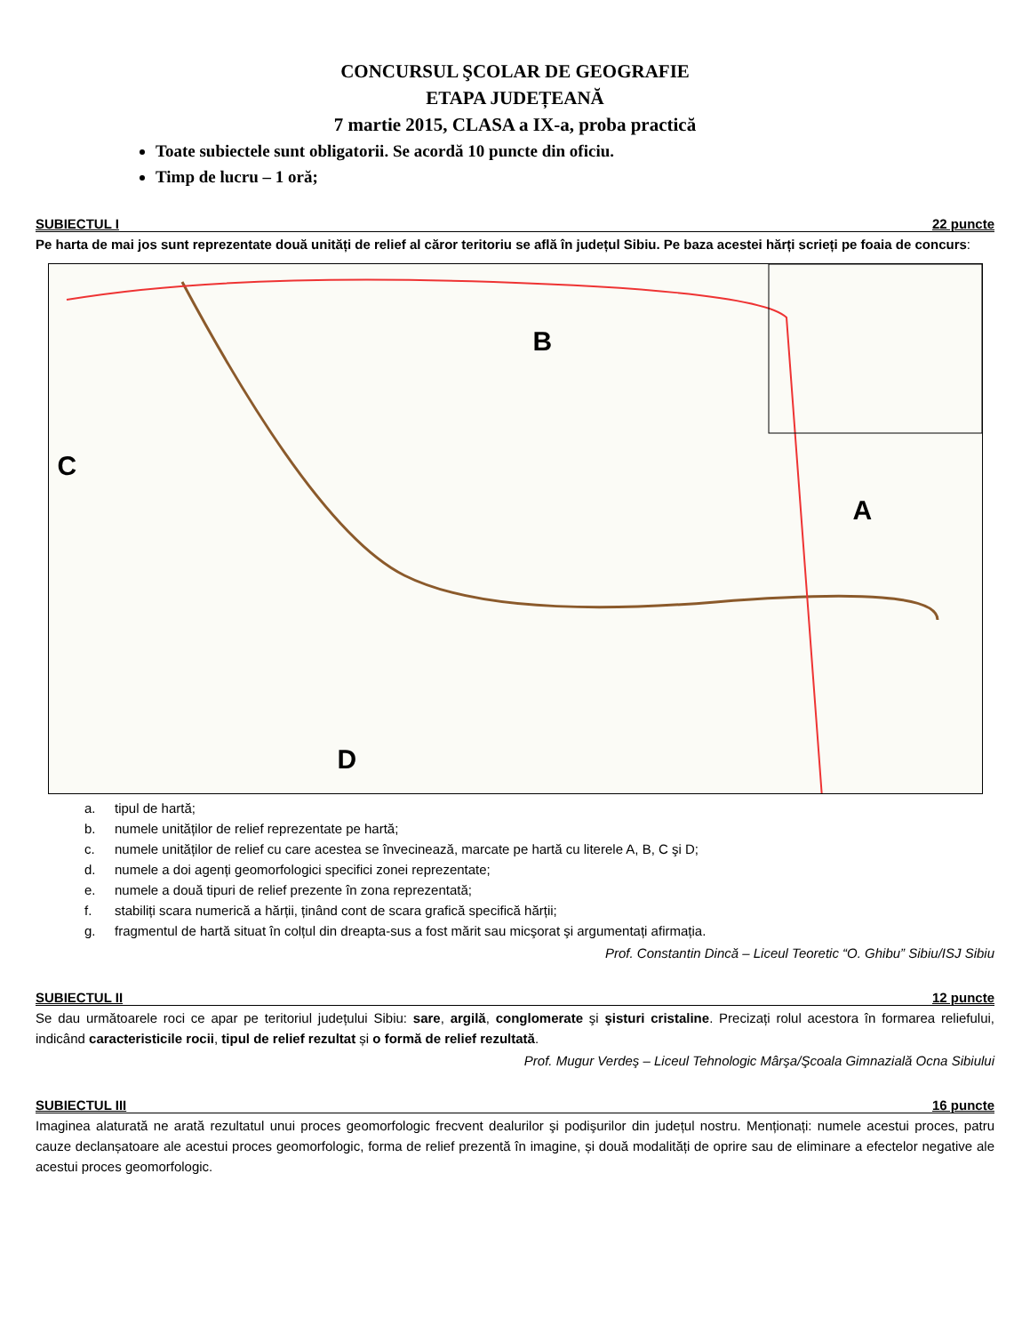CONCURSUL ŞCOLAR DE GEOGRAFIE
ETAPA JUDEȚEANĂ
7 martie 2015, CLASA a IX-a, proba practică
Toate subiectele sunt obligatorii. Se acordă 10 puncte din oficiu.
Timp de lucru – 1 oră;
SUBIECTUL I 22 puncte
Pe harta de mai jos sunt reprezentate două unități de relief al căror teritoriu se află în județul Sibiu. Pe baza acestei hărți scrieți pe foaia de concurs:
B
C
A
D
a. tipul de hartă;
b. numele unităților de relief reprezentate pe hartă;
c. numele unităților de relief cu care acestea se învecinează, marcate pe hartă cu literele A, B, C şi D;
d. numele a doi agenți geomorfologici specifici zonei reprezentate;
e. numele a două tipuri de relief prezente în zona reprezentată;
f. stabiliți scara numerică a hărții, ținând cont de scara grafică specifică hărții;
g. fragmentul de hartă situat în colțul din dreapta-sus a fost mărit sau micşorat şi argumentați afirmația.
Prof. Constantin Dincă – Liceul Teoretic “O. Ghibu” Sibiu/ISJ Sibiu
SUBIECTUL II 12 puncte
Se dau următoarele roci ce apar pe teritoriul județului Sibiu: sare, argilă, conglomerate şi şisturi cristaline. Precizați rolul acestora în formarea reliefului, indicând caracteristicile rocii, tipul de relief rezultat și o formă de relief rezultată.
Prof. Mugur Verdeş – Liceul Tehnologic Mârşa/Şcoala Gimnazială Ocna Sibiului
SUBIECTUL III 16 puncte
Imaginea alaturată ne arată rezultatul unui proces geomorfologic frecvent dealurilor şi podişurilor din județul nostru. Menționați: numele acestui proces, patru cauze declanșatoare ale acestui proces geomorfologic, forma de relief prezentă în imagine, și două modalități de oprire sau de eliminare a efectelor negative ale acestui proces geomorfologic.